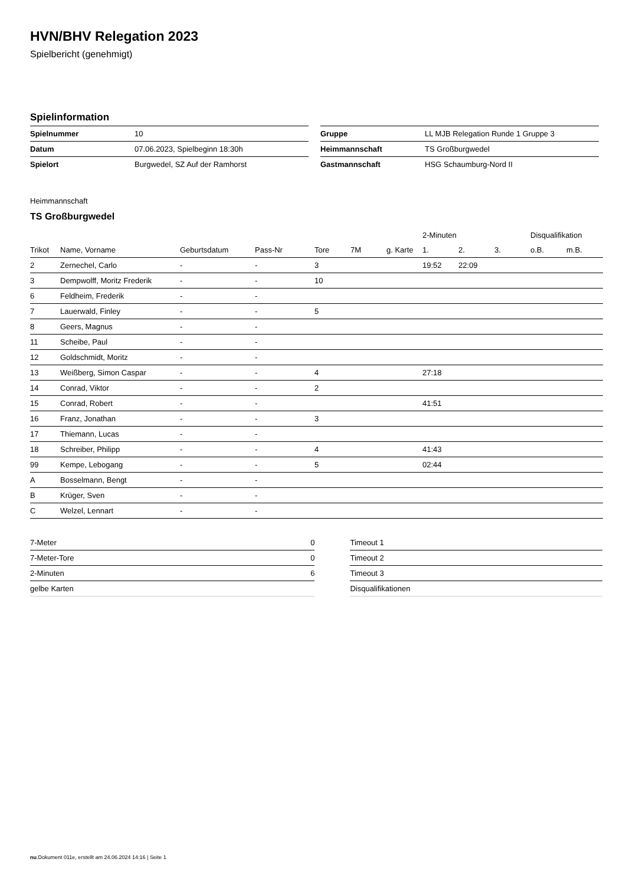HVN/BHV Relegation 2023
Spielbericht (genehmigt)
Spielinformation
| Spielnummer | 10 |
| Datum | 07.06.2023, Spielbeginn 18:30h |
| Spielort | Burgwedel, SZ Auf der Ramhorst |
| Gruppe | LL MJB Relegation Runde 1 Gruppe 3 |
| Heimmannschaft | TS Großburgwedel |
| Gastmannschaft | HSG Schaumburg-Nord II |
Heimmannschaft
TS Großburgwedel
| | | | | | | | 2-Minuten | | | Disqualifikation | |
| --- | --- | --- | --- | --- | --- | --- | --- | --- | --- | --- | --- |
| Trikot | Name, Vorname | Geburtsdatum | Pass-Nr | Tore | 7M | g. Karte | 1. | 2. | 3. | o.B. | m.B. |
| 2 | Zernechel, Carlo | - | - | 3 | | | 19:52 | 22:09 | | | |
| 3 | Dempwolff, Moritz Frederik | - | - | 10 | | | | | | | |
| 6 | Feldheim, Frederik | - | - | | | | | | | | |
| 7 | Lauerwald, Finley | - | - | 5 | | | | | | | |
| 8 | Geers, Magnus | - | - | | | | | | | | |
| 11 | Scheibe, Paul | - | - | | | | | | | | |
| 12 | Goldschmidt, Moritz | - | - | | | | | | | | |
| 13 | Weißberg, Simon Caspar | - | - | 4 | | | 27:18 | | | | |
| 14 | Conrad, Viktor | - | - | 2 | | | | | | | |
| 15 | Conrad, Robert | - | - | | | | 41:51 | | | | |
| 16 | Franz, Jonathan | - | - | 3 | | | | | | | |
| 17 | Thiemann, Lucas | - | - | | | | | | | | |
| 18 | Schreiber, Philipp | - | - | 4 | | | 41:43 | | | | |
| 99 | Kempe, Lebogang | - | - | 5 | | | 02:44 | | | | |
| A | Bosselmann, Bengt | - | - | | | | | | | | |
| B | Krüger, Sven | - | - | | | | | | | | |
| C | Welzel, Lennart | - | - | | | | | | | | |
| 7-Meter | 0 |
| 7-Meter-Tore | 0 |
| 2-Minuten | 6 |
| gelbe Karten | |
| Timeout 1 |
| Timeout 2 |
| Timeout 3 |
| Disqualifikationen |
nu.Dokument 011e, erstellt am 24.06.2024 14:16 | Seite 1